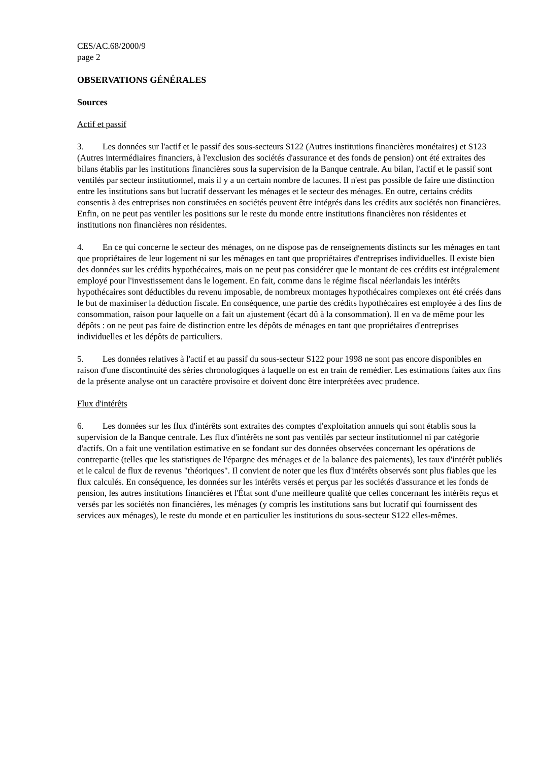CES/AC.68/2000/9
page 2
OBSERVATIONS GÉNÉRALES
Sources
Actif et passif
3. Les données sur l'actif et le passif des sous-secteurs S122 (Autres institutions financières monétaires) et S123 (Autres intermédiaires financiers, à l'exclusion des sociétés d'assurance et des fonds de pension) ont été extraites des bilans établis par les institutions financières sous la supervision de la Banque centrale. Au bilan, l'actif et le passif sont ventilés par secteur institutionnel, mais il y a un certain nombre de lacunes. Il n'est pas possible de faire une distinction entre les institutions sans but lucratif desservant les ménages et le secteur des ménages. En outre, certains crédits consentis à des entreprises non constituées en sociétés peuvent être intégrés dans les crédits aux sociétés non financières. Enfin, on ne peut pas ventiler les positions sur le reste du monde entre institutions financières non résidentes et institutions non financières non résidentes.
4. En ce qui concerne le secteur des ménages, on ne dispose pas de renseignements distincts sur les ménages en tant que propriétaires de leur logement ni sur les ménages en tant que propriétaires d'entreprises individuelles. Il existe bien des données sur les crédits hypothécaires, mais on ne peut pas considérer que le montant de ces crédits est intégralement employé pour l'investissement dans le logement. En fait, comme dans le régime fiscal néerlandais les intérêts hypothécaires sont déductibles du revenu imposable, de nombreux montages hypothécaires complexes ont été créés dans le but de maximiser la déduction fiscale. En conséquence, une partie des crédits hypothécaires est employée à des fins de consommation, raison pour laquelle on a fait un ajustement (écart dû à la consommation). Il en va de même pour les dépôts : on ne peut pas faire de distinction entre les dépôts de ménages en tant que propriétaires d'entreprises individuelles et les dépôts de particuliers.
5. Les données relatives à l'actif et au passif du sous-secteur S122 pour 1998 ne sont pas encore disponibles en raison d'une discontinuité des séries chronologiques à laquelle on est en train de remédier. Les estimations faites aux fins de la présente analyse ont un caractère provisoire et doivent donc être interprétées avec prudence.
Flux d'intérêts
6. Les données sur les flux d'intérêts sont extraites des comptes d'exploitation annuels qui sont établis sous la supervision de la Banque centrale. Les flux d'intérêts ne sont pas ventilés par secteur institutionnel ni par catégorie d'actifs. On a fait une ventilation estimative en se fondant sur des données observées concernant les opérations de contrepartie (telles que les statistiques de l'épargne des ménages et de la balance des paiements), les taux d'intérêt publiés et le calcul de flux de revenus "théoriques". Il convient de noter que les flux d'intérêts observés sont plus fiables que les flux calculés. En conséquence, les données sur les intérêts versés et perçus par les sociétés d'assurance et les fonds de pension, les autres institutions financières et l'État sont d'une meilleure qualité que celles concernant les intérêts reçus et versés par les sociétés non financières, les ménages (y compris les institutions sans but lucratif qui fournissent des services aux ménages), le reste du monde et en particulier les institutions du sous-secteur S122 elles-mêmes.